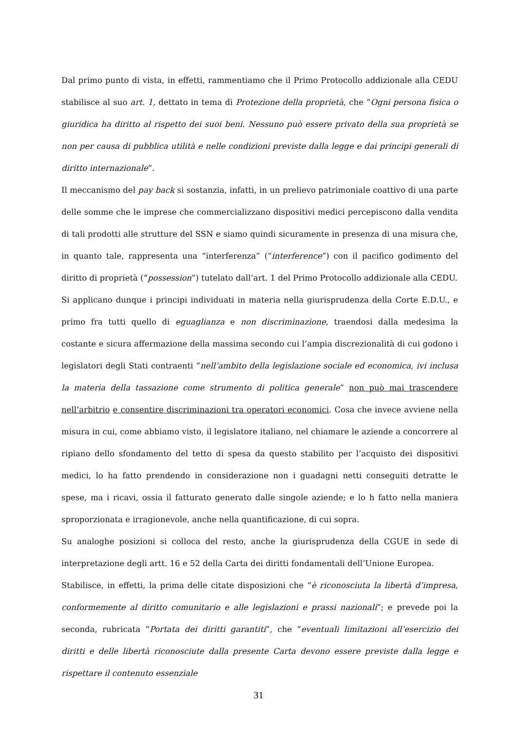Dal primo punto di vista, in effetti, rammentiamo che il Primo Protocollo addizionale alla CEDU stabilisce al suo art. 1, dettato in tema di Protezione della proprietà, che “Ogni persona fisica o giuridica ha diritto al rispetto dei suoi beni. Nessuno può essere privato della sua proprietà se non per causa di pubblica utilità e nelle condizioni previste dalla legge e dai principi generali di diritto internazionale”.
Il meccanismo del pay back si sostanzia, infatti, in un prelievo patrimoniale coattivo di una parte delle somme che le imprese che commercializzano dispositivi medici percepiscono dalla vendita di tali prodotti alle strutture del SSN e siamo quindi sicuramente in presenza di una misura che, in quanto tale, rappresenta una “interferenza” (“interference”) con il pacifico godimento del diritto di proprietà (“possession”) tutelato dall’art. 1 del Primo Protocollo addizionale alla CEDU.
Si applicano dunque i principi individuati in materia nella giurisprudenza della Corte E.D.U., e primo fra tutti quello di eguaglianza e non discriminazione, traendosi dalla medesima la costante e sicura affermazione della massima secondo cui l’ampia discrezionalità di cui godono i legislatori degli Stati contraenti “nell’ambito della legislazione sociale ed economica, ivi inclusa la materia della tassazione come strumento di politica generale” non può mai trascendere nell’arbitrio e consentire discriminazioni tra operatori economici. Cosa che invece avviene nella misura in cui, come abbiamo visto, il legislatore italiano, nel chiamare le aziende a concorrere al ripiano dello sfondamento del tetto di spesa da questo stabilito per l’acquisto dei dispositivi medici, lo ha fatto prendendo in considerazione non i guadagni netti conseguiti detratte le spese, ma i ricavi, ossia il fatturato generato dalle singole aziende; e lo h fatto nella maniera sproporzionata e irragionevole, anche nella quantificazione, di cui sopra.
Su analoghe posizioni si colloca del resto, anche la giurisprudenza della CGUE in sede di interpretazione degli artt. 16 e 52 della Carta dei diritti fondamentali dell’Unione Europea.
Stabilisce, in effetti, la prima delle citate disposizioni che “è riconosciuta la libertà d’impresa, conformemente al diritto comunitario e alle legislazioni e prassi nazionali”; e prevede poi la seconda, rubricata “Portata dei diritti garantiti”, che “eventuali limitazioni all’esercizio dei diritti e delle libertà riconosciute dalla presente Carta devono essere previste dalla legge e rispettare il contenuto essenziale
31